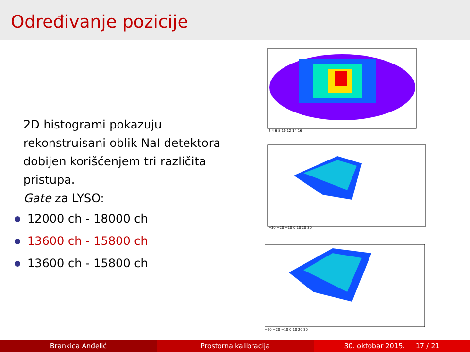Određivanje pozicije
2D histogrami pokazuju rekonstruisani oblik NaI detektora dobijen korišćenjem tri različita pristupa.
Gate za LYSO:
12000 ch - 18000 ch
13600 ch - 15800 ch
13600 ch - 15800 ch
2 4 6 8 10 12 14 16
−30 −20 −10 0 10 20 30
−30 −20 −10 0 10 20 30
Brankica Anđelić Prostorna kalibracija 30. oktobar 2015. 17 / 21